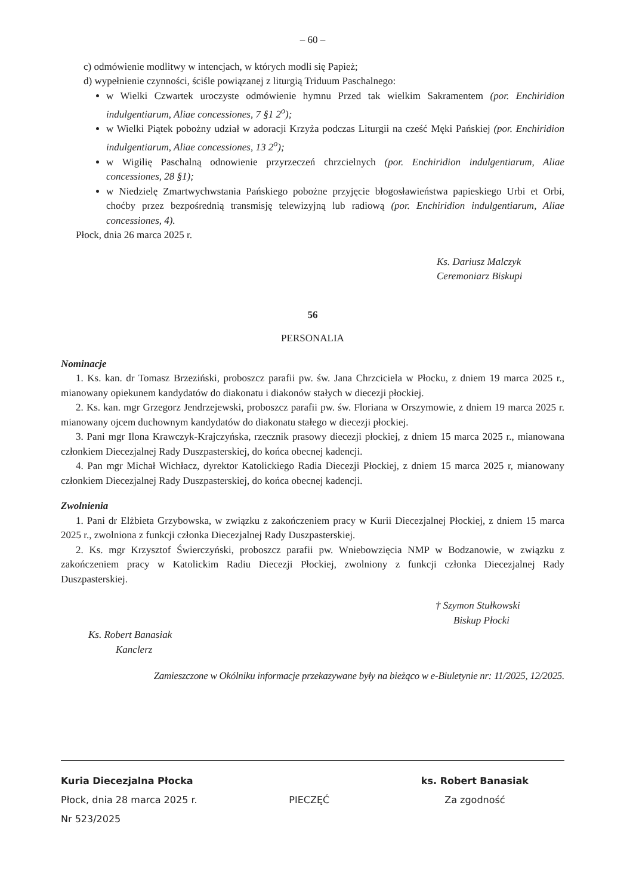– 60 –
c) odmówienie modlitwy w intencjach, w których modli się Papież;
d) wypełnienie czynności, ściśle powiązanej z liturgią Triduum Paschalnego:
w Wielki Czwartek uroczyste odmówienie hymnu Przed tak wielkim Sakramentem (por. Enchiridion indulgentiarum, Aliae concessiones, 7 §1 2<sup>o</sup>);
w Wielki Piątek pobożny udział w adoracji Krzyża podczas Liturgii na cześć Męki Pańskiej (por. Enchiridion indulgentiarum, Aliae concessiones, 13 2<sup>o</sup>);
w Wigilię Paschalną odnowienie przyrzeczeń chrzcielnych (por. Enchiridion indulgentiarum, Aliae concessiones, 28 §1);
w Niedzielę Zmartwychwstania Pańskiego pobożne przyjęcie błogosławieństwa papieskiego Urbi et Orbi, choćby przez bezpośrednią transmisję telewizyjną lub radiową (por. Enchiridion indulgentiarum, Aliae concessiones, 4).
Płock, dnia 26 marca 2025 r.
Ks. Dariusz Malczyk
Ceremoniarz Biskupi
56
PERSONALIA
Nominacje
1. Ks. kan. dr Tomasz Brzeziński, proboszcz parafii pw. św. Jana Chrzciciela w Płocku, z dniem 19 marca 2025 r., mianowany opiekunem kandydatów do diakonatu i diakonów stałych w diecezji płockiej.
2. Ks. kan. mgr Grzegorz Jendrzejewski, proboszcz parafii pw. św. Floriana w Orszymowie, z dniem 19 marca 2025 r. mianowany ojcem duchownym kandydatów do diakonatu stałego w diecezji płockiej.
3. Pani mgr Ilona Krawczyk-Krajczyńska, rzecznik prasowy diecezji płockiej, z dniem 15 marca 2025 r., mianowana członkiem Diecezjalnej Rady Duszpasterskiej, do końca obecnej kadencji.
4. Pan mgr Michał Wichłacz, dyrektor Katolickiego Radia Diecezji Płockiej, z dniem 15 marca 2025 r, mianowany członkiem Diecezjalnej Rady Duszpasterskiej, do końca obecnej kadencji.
Zwolnienia
1. Pani dr Elżbieta Grzybowska, w związku z zakończeniem pracy w Kurii Diecezjalnej Płockiej, z dniem 15 marca 2025 r., zwolniona z funkcji członka Diecezjalnej Rady Duszpasterskiej.
2. Ks. mgr Krzysztof Świerczyński, proboszcz parafii pw. Wniebowzięcia NMP w Bodzanowie, w związku z zakończeniem pracy w Katolickim Radiu Diecezji Płockiej, zwolniony z funkcji członka Diecezjalnej Rady Duszpasterskiej.
† Szymon Stułkowski
Biskup Płocki
Ks. Robert Banasiak
Kanclerz
Zamieszczone w Okólniku informacje przekazywane były na bieżąco w e-Biuletynie nr: 11/2025, 12/2025.
Kuria Diecezjalna Płocka
Płock, dnia 28 marca 2025 r.
Nr 523/2025
PIECZĘĆ
ks. Robert Banasiak
Za zgodność